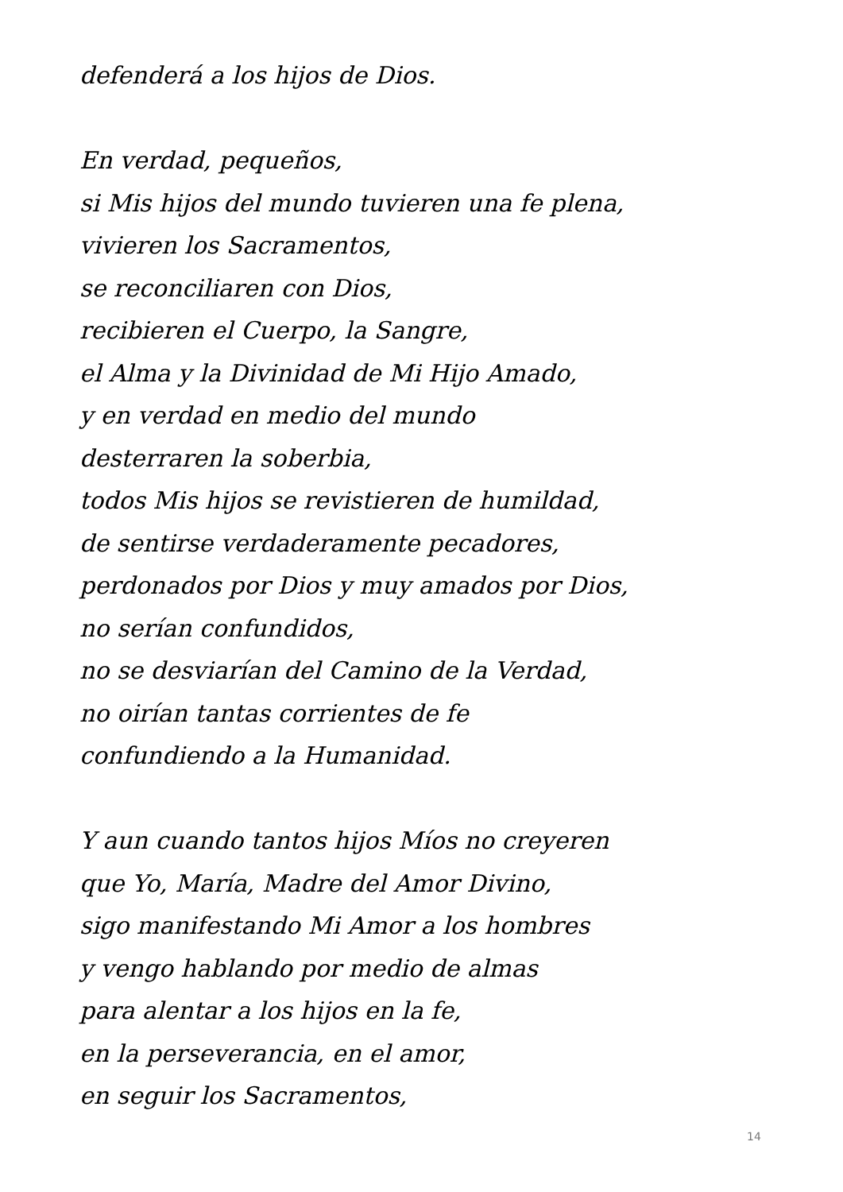defenderá a los hijos de Dios.
En verdad, pequeños,
si Mis hijos del mundo tuvieren una fe plena,
vivieren los Sacramentos,
se reconciliaren con Dios,
recibieren el Cuerpo, la Sangre,
el Alma y la Divinidad de Mi Hijo Amado,
y en verdad en medio del mundo
desterraren la soberbia,
todos Mis hijos se revistieren de humildad,
de sentirse verdaderamente pecadores,
perdonados por Dios y muy amados por Dios,
no serían confundidos,
no se desviarían del Camino de la Verdad,
no oirían tantas corrientes de fe
confundiendo a la Humanidad.
Y aun cuando tantos hijos Míos no creyeren
que Yo, María, Madre del Amor Divino,
sigo manifestando Mi Amor a los hombres
y vengo hablando por medio de almas
para alentar a los hijos en la fe,
en la perseverancia, en el amor,
en seguir los Sacramentos,
14